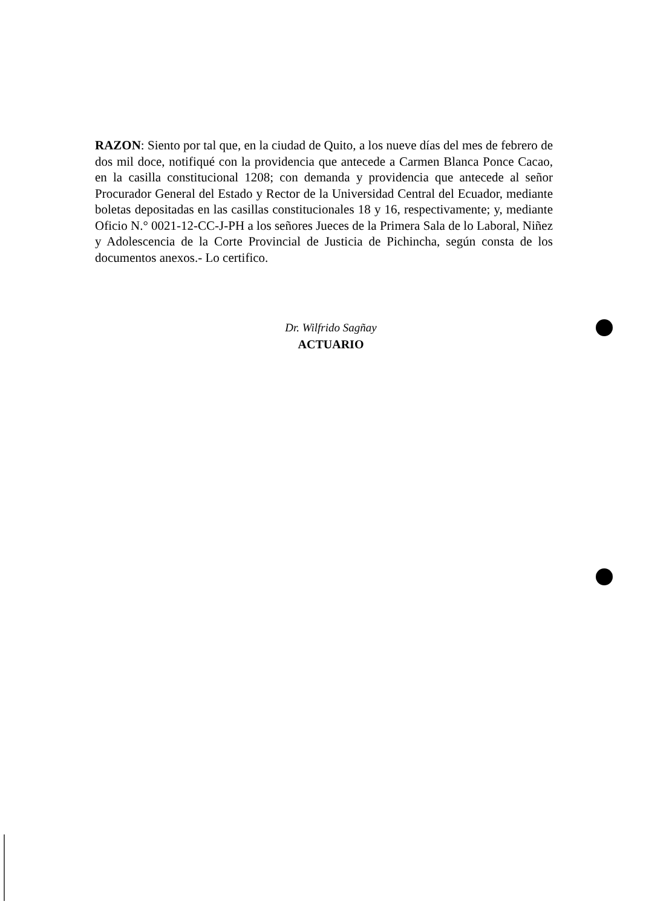RAZON: Siento por tal que, en la ciudad de Quito, a los nueve días del mes de febrero de dos mil doce, notifiqué con la providencia que antecede a Carmen Blanca Ponce Cacao, en la casilla constitucional 1208; con demanda y providencia que antecede al señor Procurador General del Estado y Rector de la Universidad Central del Ecuador, mediante boletas depositadas en las casillas constitucionales 18 y 16, respectivamente; y, mediante Oficio N.° 0021-12-CC-J-PH a los señores Jueces de la Primera Sala de lo Laboral, Niñez y Adolescencia de la Corte Provincial de Justicia de Pichincha, según consta de los documentos anexos.- Lo certifico.
Dr. Wilfrido Sagñay
ACTUARIO